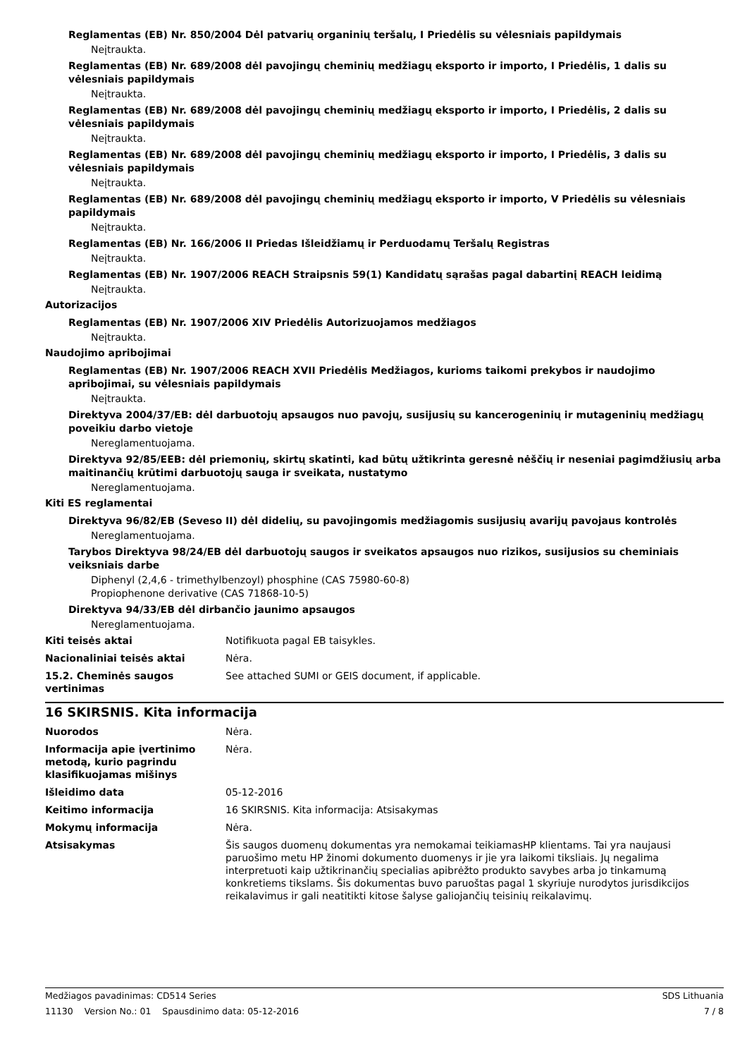Reglamentas (EB) Nr. 850/2004 Dėl patvarių organinių teršalų, I Priedėlis su vėlesniais papildymais
Neįtraukta.
Reglamentas (EB) Nr. 689/2008 dėl pavojingų cheminių medžiagų eksporto ir importo, I Priedėlis, 1 dalis su vėlesniais papildymais
Neįtraukta.
Reglamentas (EB) Nr. 689/2008 dėl pavojingų cheminių medžiagų eksporto ir importo, I Priedėlis, 2 dalis su vėlesniais papildymais
Neįtraukta.
Reglamentas (EB) Nr. 689/2008 dėl pavojingų cheminių medžiagų eksporto ir importo, I Priedėlis, 3 dalis su vėlesniais papildymais
Neįtraukta.
Reglamentas (EB) Nr. 689/2008 dėl pavojingų cheminių medžiagų eksporto ir importo, V Priedėlis su vėlesniais papildymais
Neįtraukta.
Reglamentas (EB) Nr. 166/2006 II Priedas Išleidžiamų ir Perduodamų Teršalų Registras
Neįtraukta.
Reglamentas (EB) Nr. 1907/2006 REACH Straipsnis 59(1) Kandidatų sąrašas pagal dabartinį REACH leidimą
Neįtraukta.
Autorizacijos
Reglamentas (EB) Nr. 1907/2006 XIV Priedėlis Autorizuojamos medžiagos
Neįtraukta.
Naudojimo apribojimai
Reglamentas (EB) Nr. 1907/2006 REACH XVII Priedėlis Medžiagos, kurioms taikomi prekybos ir naudojimo apribojimai, su vėlesniais papildymais
Neįtraukta.
Direktyva 2004/37/EB: dėl darbuotojų apsaugos nuo pavojų, susijusių su kancerogeninių ir mutageninių medžiagų poveikiu darbo vietoje
Nereglamentuojama.
Direktyva 92/85/EEB: dėl priemonių, skirtų skatinti, kad būtų užtikrinta geresnė nėščių ir neseniai pagimdžiusių arba maitinančių krūtimi darbuotojų sauga ir sveikata, nustatymo
Nereglamentuojama.
Kiti ES reglamentai
Direktyva 96/82/EB (Seveso II) dėl didelių, su pavojingomis medžiagomis susijusių avarijų pavojaus kontrolės
Nereglamentuojama.
Tarybos Direktyva 98/24/EB dėl darbuotojų saugos ir sveikatos apsaugos nuo rizikos, susijusios su cheminiais veiksniais darbe
Diphenyl (2,4,6 - trimethylbenzoyl) phosphine (CAS 75980-60-8)
Propiophenone derivative (CAS 71868-10-5)
Direktyva 94/33/EB dėl dirbančio jaunimo apsaugos
Nereglamentuojama.
Kiti teisės aktai Notifikuota pagal EB taisykles.
Nacionaliniai teisės aktai Nėra.
15.2. Cheminės saugos vertinimas
See attached SUMI or GEIS document, if applicable.
16 SKIRSNIS. Kita informacija
Nuorodos Nėra.
Informacija apie įvertinimo metodą, kurio pagrindu klasifikuojamas mišinys
Nėra.
Išleidimo data 05-12-2016
Keitimo informacija 16 SKIRSNIS. Kita informacija: Atsisakymas
Mokymų informacija Nėra.
Atsisakymas Šis saugos duomenų dokumentas yra nemokamai teikiamasHP klientams. Tai yra naujausi paruošimo metu HP žinomi dokumento duomenys ir jie yra laikomi tiksliais. Jų negalima interpretuoti kaip užtikrinančių specialias apibrėžto produkto savybes arba jo tinkamumą konkretiems tikslams. Šis dokumentas buvo paruoštas pagal 1 skyriuje nurodytos jurisdikcijos reikalavimus ir gali neatitikti kitose šalyse galiojančių teisinių reikalavimų.
Medžiagos pavadinimas: CD514 Series SDS Lithuania
11130 Version No.: 01 Spausdinimo data: 05-12-2016 7 / 8